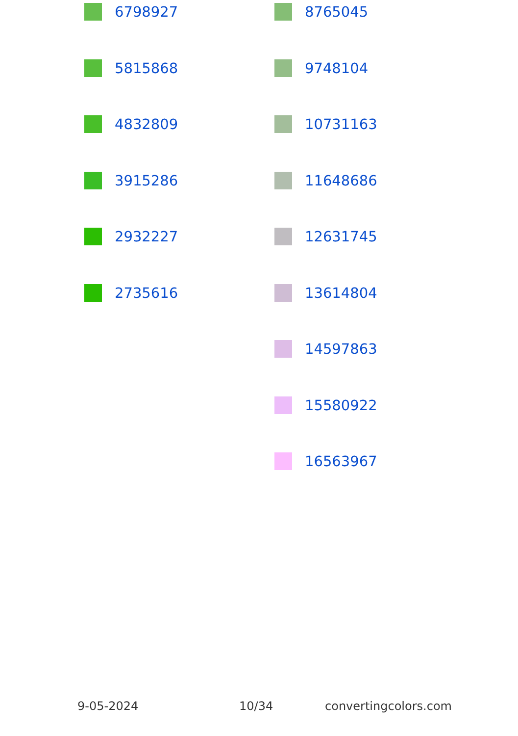6798927
5815868
4832809
3915286
2932227
2735616
8765045
9748104
10731163
11648686
12631745
13614804
14597863
15580922
16563967
9-05-2024 10/34 convertingcolors.com